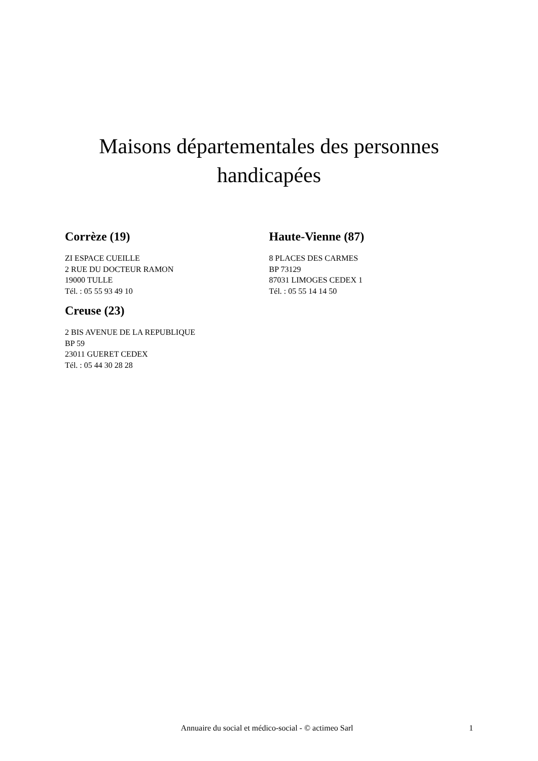Maisons départementales des personnes handicapées
Corrèze (19)
ZI ESPACE CUEILLE
2 RUE DU DOCTEUR RAMON
19000 TULLE
Tél. : 05 55 93 49 10
Creuse (23)
2 BIS AVENUE DE LA REPUBLIQUE
BP 59
23011 GUERET CEDEX
Tél. : 05 44 30 28 28
Haute-Vienne (87)
8 PLACES DES CARMES
BP 73129
87031 LIMOGES CEDEX 1
Tél. : 05 55 14 14 50
Annuaire du social et médico-social - © actimeo Sarl 1